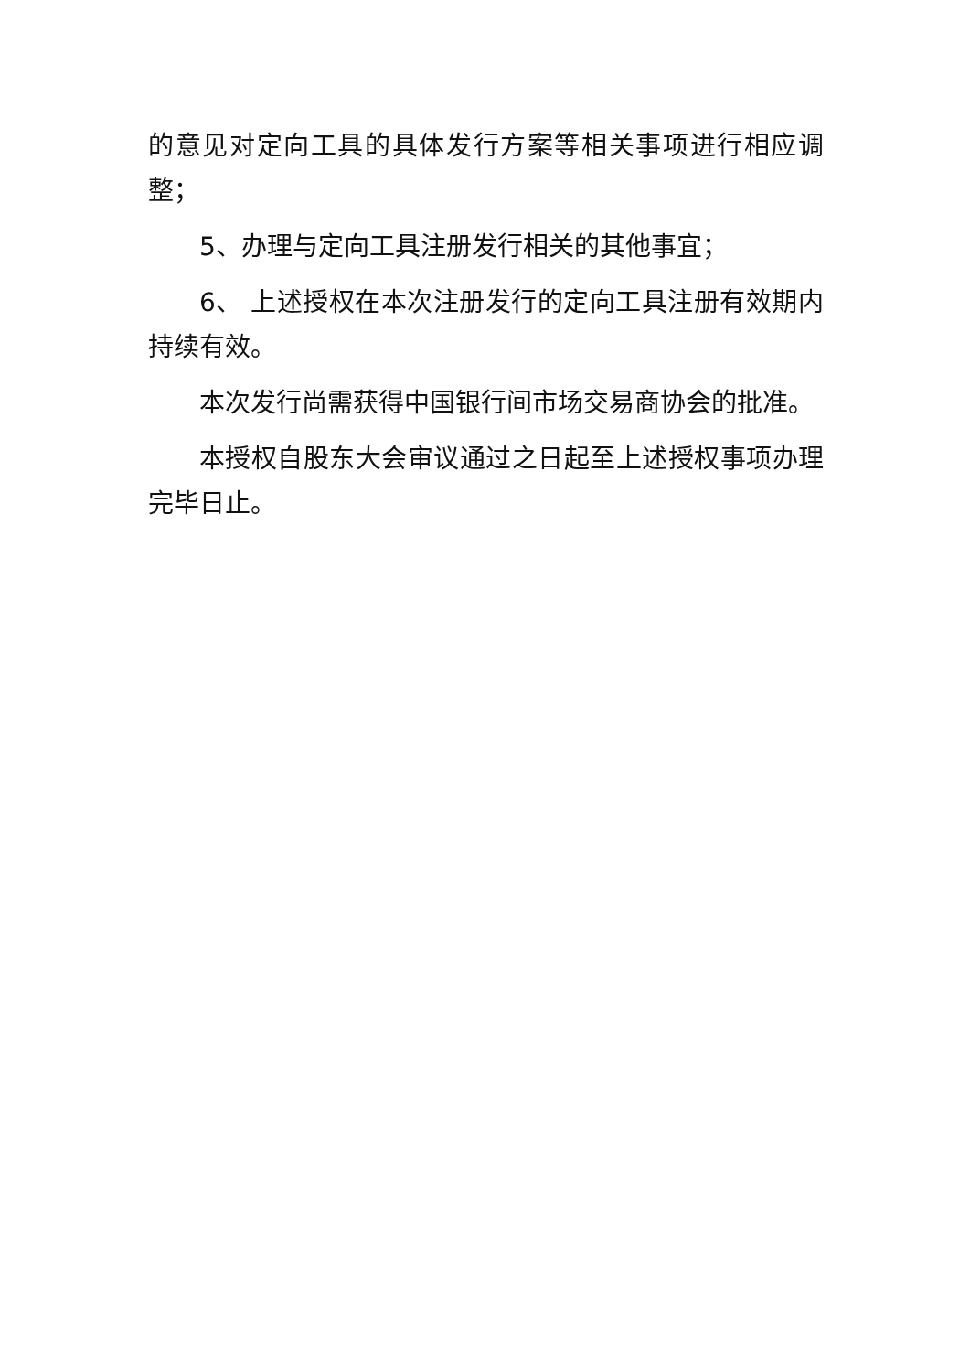的意见对定向工具的具体发行方案等相关事项进行相应调整；
5、办理与定向工具注册发行相关的其他事宜；
6、 上述授权在本次注册发行的定向工具注册有效期内持续有效。
本次发行尚需获得中国银行间市场交易商协会的批准。
本授权自股东大会审议通过之日起至上述授权事项办理完毕日止。